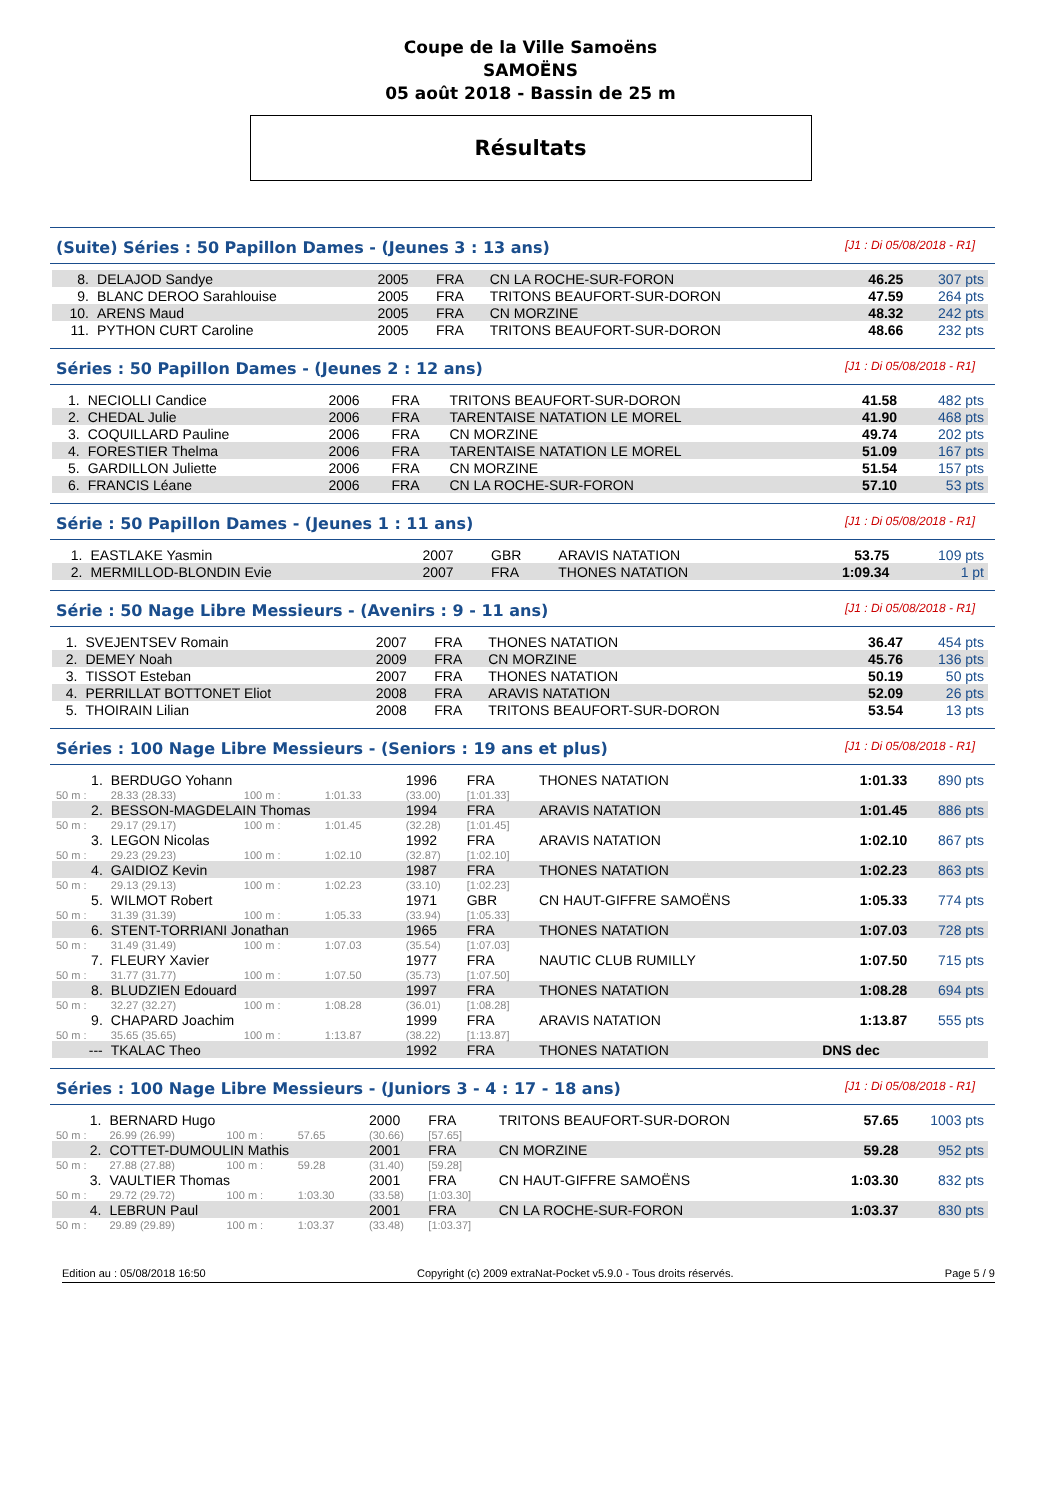Coupe de la Ville Samoëns
SAMOËNS
05 août 2018 - Bassin de 25 m
Résultats
(Suite) Séries : 50 Papillon Dames - (Jeunes 3 : 13 ans) [J1 : Di 05/08/2018 - R1]
| 8. | DELAJOD Sandye | 2005 | FRA | CN LA ROCHE-SUR-FORON | 46.25 | 307 pts |
| 9. | BLANC DEROO Sarahlouise | 2005 | FRA | TRITONS BEAUFORT-SUR-DORON | 47.59 | 264 pts |
| 10. | ARENS Maud | 2005 | FRA | CN MORZINE | 48.32 | 242 pts |
| 11. | PYTHON CURT Caroline | 2005 | FRA | TRITONS BEAUFORT-SUR-DORON | 48.66 | 232 pts |
Séries : 50 Papillon Dames - (Jeunes 2 : 12 ans) [J1 : Di 05/08/2018 - R1]
| 1. | NECIOLLI Candice | 2006 | FRA | TRITONS BEAUFORT-SUR-DORON | 41.58 | 482 pts |
| 2. | CHEDAL Julie | 2006 | FRA | TARENTAISE NATATION LE MOREL | 41.90 | 468 pts |
| 3. | COQUILLARD Pauline | 2006 | FRA | CN MORZINE | 49.74 | 202 pts |
| 4. | FORESTIER Thelma | 2006 | FRA | TARENTAISE NATATION LE MOREL | 51.09 | 167 pts |
| 5. | GARDILLON Juliette | 2006 | FRA | CN MORZINE | 51.54 | 157 pts |
| 6. | FRANCIS Léane | 2006 | FRA | CN LA ROCHE-SUR-FORON | 57.10 | 53 pts |
Série : 50 Papillon Dames - (Jeunes 1 : 11 ans) [J1 : Di 05/08/2018 - R1]
| 1. | EASTLAKE Yasmin | 2007 | GBR | ARAVIS NATATION | 53.75 | 109 pts |
| 2. | MERMILLOD-BLONDIN Evie | 2007 | FRA | THONES NATATION | 1:09.34 | 1 pt |
Série : 50 Nage Libre Messieurs - (Avenirs : 9 - 11 ans) [J1 : Di 05/08/2018 - R1]
| 1. | SVEJENTSEV Romain | 2007 | FRA | THONES NATATION | 36.47 | 454 pts |
| 2. | DEMEY Noah | 2009 | FRA | CN MORZINE | 45.76 | 136 pts |
| 3. | TISSOT Esteban | 2007 | FRA | THONES NATATION | 50.19 | 50 pts |
| 4. | PERRILLAT BOTTONET Eliot | 2008 | FRA | ARAVIS NATATION | 52.09 | 26 pts |
| 5. | THOIRAIN Lilian | 2008 | FRA | TRITONS BEAUFORT-SUR-DORON | 53.54 | 13 pts |
Séries : 100 Nage Libre Messieurs - (Seniors : 19 ans et plus) [J1 : Di 05/08/2018 - R1]
| 1. | BERDUGO Yohann | | | 1996 | FRA | THONES NATATION | 1:01.33 | 890 pts |
| 50 m : | 28.33 (28.33) | 100 m : | 1:01.33 | (33.00) | [1:01.33] | | | |
| 2. | BESSON-MAGDELAIN Thomas | | | 1994 | FRA | ARAVIS NATATION | 1:01.45 | 886 pts |
| 50 m : | 29.17 (29.17) | 100 m : | 1:01.45 | (32.28) | [1:01.45] | | | |
| 3. | LEGON Nicolas | | | 1992 | FRA | ARAVIS NATATION | 1:02.10 | 867 pts |
| 50 m : | 29.23 (29.23) | 100 m : | 1:02.10 | (32.87) | [1:02.10] | | | |
| 4. | GAIDIOZ Kevin | | | 1987 | FRA | THONES NATATION | 1:02.23 | 863 pts |
| 50 m : | 29.13 (29.13) | 100 m : | 1:02.23 | (33.10) | [1:02.23] | | | |
| 5. | WILMOT Robert | | | 1971 | GBR | CN HAUT-GIFFRE SAMOËNS | 1:05.33 | 774 pts |
| 50 m : | 31.39 (31.39) | 100 m : | 1:05.33 | (33.94) | [1:05.33] | | | |
| 6. | STENT-TORRIANI Jonathan | | | 1965 | FRA | THONES NATATION | 1:07.03 | 728 pts |
| 50 m : | 31.49 (31.49) | 100 m : | 1:07.03 | (35.54) | [1:07.03] | | | |
| 7. | FLEURY Xavier | | | 1977 | FRA | NAUTIC CLUB RUMILLY | 1:07.50 | 715 pts |
| 50 m : | 31.77 (31.77) | 100 m : | 1:07.50 | (35.73) | [1:07.50] | | | |
| 8. | BLUDZIEN Edouard | | | 1997 | FRA | THONES NATATION | 1:08.28 | 694 pts |
| 50 m : | 32.27 (32.27) | 100 m : | 1:08.28 | (36.01) | [1:08.28] | | | |
| 9. | CHAPARD Joachim | | | 1999 | FRA | ARAVIS NATATION | 1:13.87 | 555 pts |
| 50 m : | 35.65 (35.65) | 100 m : | 1:13.87 | (38.22) | [1:13.87] | | | |
| --- | TKALAC Theo | | | 1992 | FRA | THONES NATATION | DNS dec | |
Séries : 100 Nage Libre Messieurs - (Juniors 3 - 4 : 17 - 18 ans) [J1 : Di 05/08/2018 - R1]
| 1. | BERNARD Hugo | | | 2000 | FRA | TRITONS BEAUFORT-SUR-DORON | 57.65 | 1003 pts |
| 50 m : | 26.99 (26.99) | 100 m : | 57.65 | (30.66) | [57.65] | | | |
| 2. | COTTET-DUMOULIN Mathis | | | 2001 | FRA | CN MORZINE | 59.28 | 952 pts |
| 50 m : | 27.88 (27.88) | 100 m : | 59.28 | (31.40) | [59.28] | | | |
| 3. | VAULTIER Thomas | | | 2001 | FRA | CN HAUT-GIFFRE SAMOËNS | 1:03.30 | 832 pts |
| 50 m : | 29.72 (29.72) | 100 m : | 1:03.30 | (33.58) | [1:03.30] | | | |
| 4. | LEBRUN Paul | | | 2001 | FRA | CN LA ROCHE-SUR-FORON | 1:03.37 | 830 pts |
| 50 m : | 29.89 (29.89) | 100 m : | 1:03.37 | (33.48) | [1:03.37] | | | |
Edition au : 05/08/2018 16:50 Copyright (c) 2009 extraNat-Pocket v5.9.0 - Tous droits réservés. Page 5 / 9